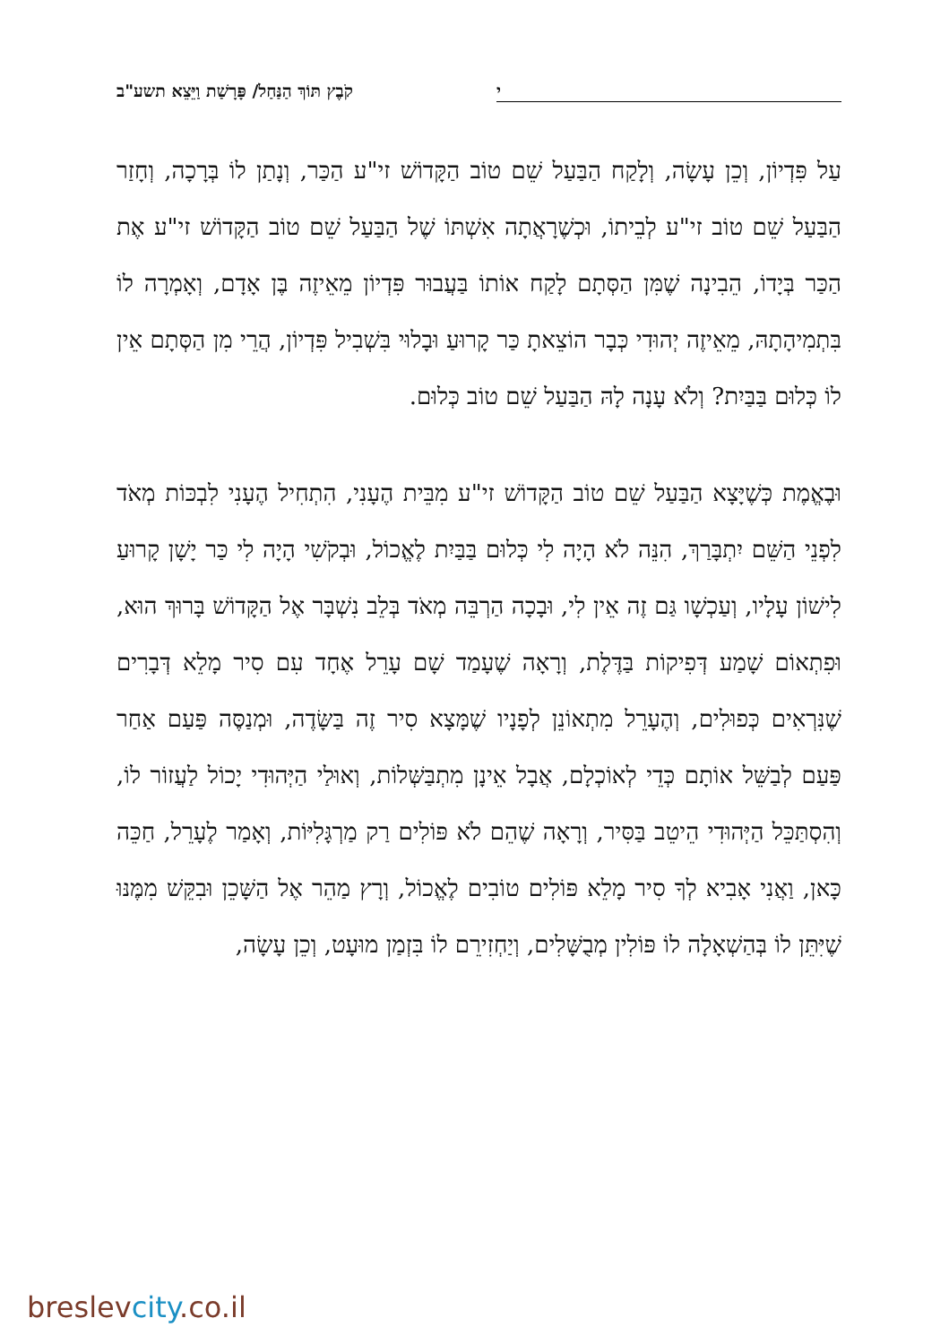י קֹבֶץ תּוֹךְ הַנַּחַל/ פָּרָשַׁת וַיֵּצֵא תשע"ב
עַל פִּדְיוֹן, וְכֵן עָשָׂה, וְלָקַח הַבַּעַל שֵׁם טוֹב הַקָּדוֹשׁ זי"ע הַכַּר, וְנָתַן לוֹ בְּרָכָה, וְחָזַר הַבַּעַל שֵׁם טוֹב זי"ע לְבֵיתוֹ, וּכְשֶׁרָאֲתָה אִשְׁתּוֹ שֶׁל הַבַּעַל שֵׁם טוֹב הַקָּדוֹשׁ זי"ע אֶת הַכַּר בְּיָדוֹ, הֵבִינָה שֶׁמִּן הַסְּתָם לָקַח אוֹתוֹ בַּעֲבוּר פִּדְיוֹן מֵאֵיזֶה בֶּן אָדָם, וְאָמְרָה לוֹ בִּתְמִיהָתָהּ, מֵאֵיזֶה יְהוּדִי כְּבָר הוֹצֵאתָ כַּר קָרוּעַ וּבָלוּי בִּשְׁבִיל פִּדְיוֹן, הֲרֵי מִן הַסְּתָם אֵין לוֹ כְּלוּם בַּבַּיִת? וְלֹא עָנָה לָהּ הַבַּעַל שֵׁם טוֹב כְּלוּם.
וּבֶאֱמֶת כְּשֶׁיָּצָא הַבַּעַל שֵׁם טוֹב הַקָּדוֹשׁ זי"ע מִבֵּית הֶעָנִי, הִתְחִיל הֶעָנִי לִבְכּוֹת מְאֹד לִפְנֵי הַשֵּׁם יִתְבָּרַךְ, הִנֵּה לֹא הָיָה לִי כְּלוּם בַּבַּיִת לֶאֱכוֹל, וּבְקֹשִׁי הָיָה לִי כַּר יָשָׁן קָרוּעַ לִישׁוֹן עָלָיו, וְעַכְשָׁו גַּם זֶה אֵין לִי, וּבָכָה הַרְבֵּה מְאֹד בְּלֵב נִשְׁבָּר אֶל הַקָּדוֹשׁ בָּרוּךְ הוּא, וּפִתְאוֹם שָׁמַע דְּפִיקוֹת בַּדֶּלֶת, וְרָאָה שֶׁעָמַד שָׁם עָרֵל אֶחָד עִם סִיר מָלֵא דְּבָרִים שֶׁנִּרְאִים כְּפוּלִים, וְהֶעָרֵל מִתְאוֹנֵן לְפָנָיו שֶׁמָּצָא סִיר זֶה בַּשָּׂדֶה, וּמְנַסֶּה פַּעַם אַחַר פַּעַם לְבַשֵּׁל אוֹתָם כְּדֵי לְאוֹכְלָם, אֲבָל אֵינָן מִתְבַּשְּׁלוֹת, וְאוּלַי הַיְּהוּדִי יָכוֹל לַעֲזוֹר לוֹ, וְהִסְתַּכֵּל הַיְּהוּדִי הֵיטֵב בַּסִּיר, וְרָאָה שֶׁהֵם לֹא פּוֹלִים רַק מַרְגָּלִיּוֹת, וְאָמַר לֶעָרֵל, חַכֵּה כָּאן, וַאֲנִי אָבִיא לְךָ סִיר מָלֵא פּוֹלִים טוֹבִים לֶאֱכוֹל, וְרָץ מַהֵר אֶל הַשָּׁכֵן וּבִקֵּשׁ מִמֶּנּוּ שֶׁיִּתֵּן לוֹ בְּהַשְׁאָלָה לוֹ פּוֹלִין מְבֻשָּׁלִים, וְיַחְזִירֵם לוֹ בִּזְמַן מוּעָט, וְכֵן עָשָׂה,
breslevcity.co.il